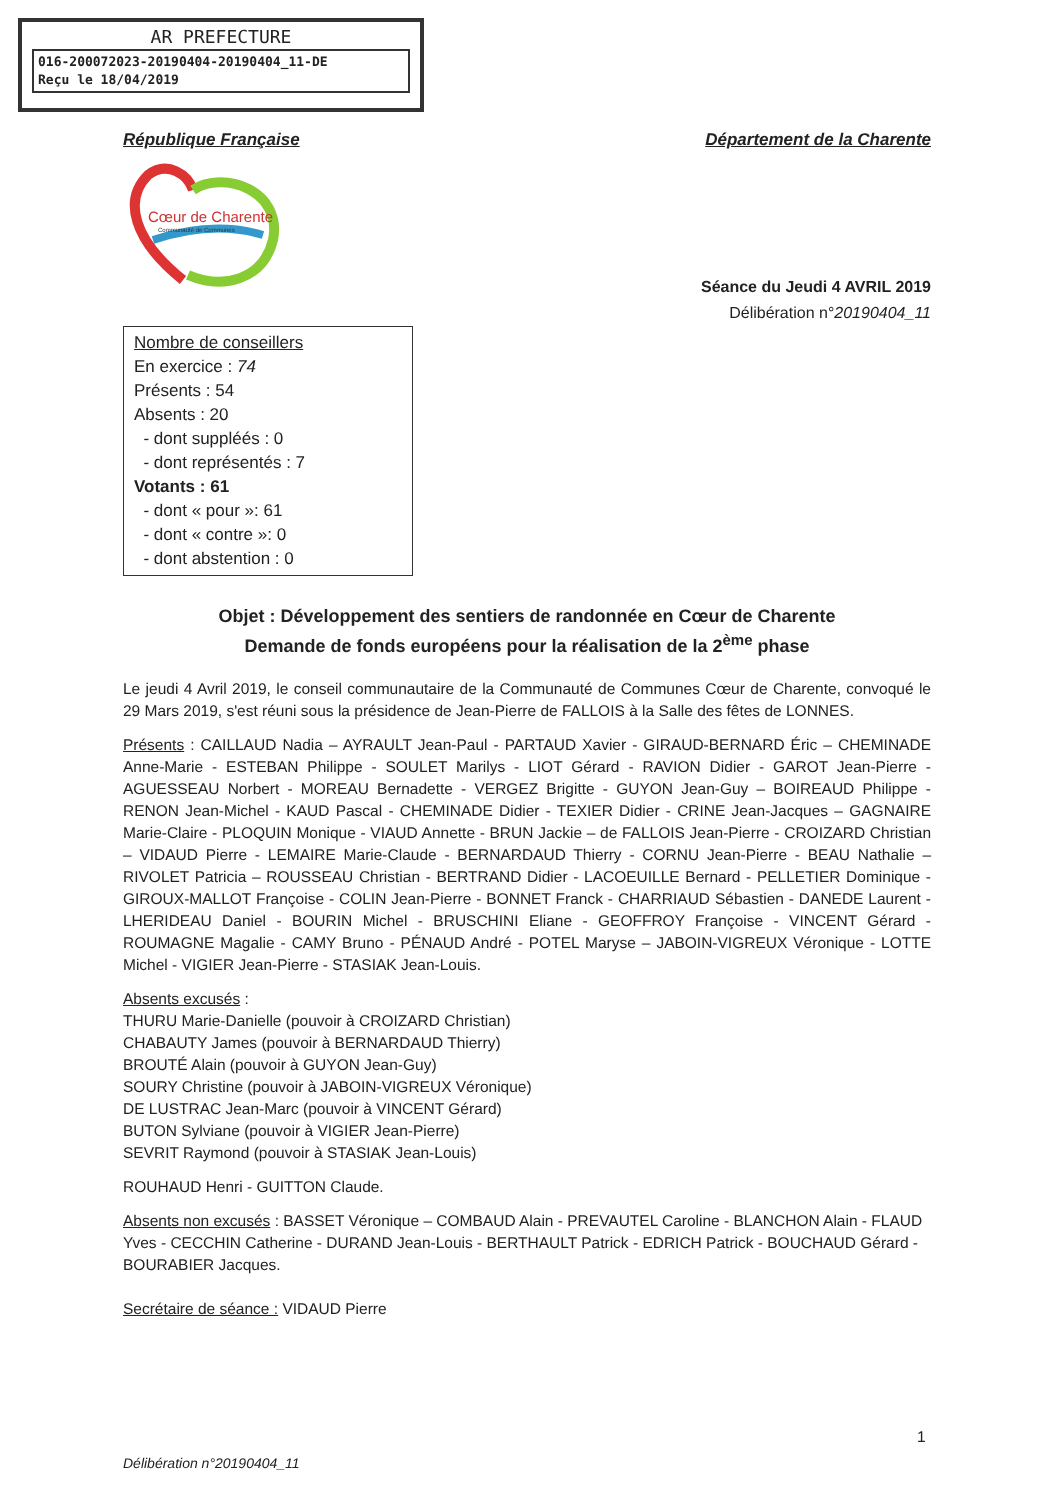AR PREFECTURE
016-200072023-20190404-20190404_11-DE
Reçu le 18/04/2019
République Française Département de la Charente
Cœur de Charente
Communauté de Communes
Séance du Jeudi 4 AVRIL 2019
Délibération n°20190404_11
Nombre de conseillers
En exercice : 74
Présents : 54
Absents : 20
- dont suppléés : 0
- dont représentés : 7
Votants : 61
- dont « pour »: 61
- dont « contre »: 0
- dont abstention : 0
Objet : Développement des sentiers de randonnée en Cœur de Charente
Demande de fonds européens pour la réalisation de la 2<sup>ème</sup> phase
Le jeudi 4 Avril 2019, le conseil communautaire de la Communauté de Communes Cœur de Charente, convoqué le 29 Mars 2019, s'est réuni sous la présidence de Jean-Pierre de FALLOIS à la Salle des fêtes de LONNES.
Présents : CAILLAUD Nadia – AYRAULT Jean-Paul - PARTAUD Xavier - GIRAUD-BERNARD Éric – CHEMINADE Anne-Marie - ESTEBAN Philippe - SOULET Marilys - LIOT Gérard - RAVION Didier - GAROT Jean-Pierre - AGUESSEAU Norbert - MOREAU Bernadette - VERGEZ Brigitte - GUYON Jean-Guy – BOIREAUD Philippe - RENON Jean-Michel - KAUD Pascal - CHEMINADE Didier - TEXIER Didier - CRINE Jean-Jacques – GAGNAIRE Marie-Claire - PLOQUIN Monique - VIAUD Annette - BRUN Jackie – de FALLOIS Jean-Pierre - CROIZARD Christian – VIDAUD Pierre - LEMAIRE Marie-Claude - BERNARDAUD Thierry - CORNU Jean-Pierre - BEAU Nathalie – RIVOLET Patricia – ROUSSEAU Christian - BERTRAND Didier - LACOEUILLE Bernard - PELLETIER Dominique - GIROUX-MALLOT Françoise - COLIN Jean-Pierre - BONNET Franck - CHARRIAUD Sébastien - DANEDE Laurent - LHERIDEAU Daniel - BOURIN Michel - BRUSCHINI Eliane - GEOFFROY Françoise - VINCENT Gérard - ROUMAGNE Magalie - CAMY Bruno - PÉNAUD André - POTEL Maryse – JABOIN-VIGREUX Véronique - LOTTE Michel - VIGIER Jean-Pierre - STASIAK Jean-Louis.
Absents excusés :
THURU Marie-Danielle (pouvoir à CROIZARD Christian)
CHABAUTY James (pouvoir à BERNARDAUD Thierry)
BROUTÉ Alain (pouvoir à GUYON Jean-Guy)
SOURY Christine (pouvoir à JABOIN-VIGREUX Véronique)
DE LUSTRAC Jean-Marc (pouvoir à VINCENT Gérard)
BUTON Sylviane (pouvoir à VIGIER Jean-Pierre)
SEVRIT Raymond (pouvoir à STASIAK Jean-Louis)
ROUHAUD Henri - GUITTON Claude.
Absents non excusés : BASSET Véronique – COMBAUD Alain - PREVAUTEL Caroline - BLANCHON Alain - FLAUD Yves - CECCHIN Catherine - DURAND Jean-Louis - BERTHAULT Patrick - EDRICH Patrick - BOUCHAUD Gérard - BOURABIER Jacques.
Secrétaire de séance : VIDAUD Pierre
1
Délibération n°20190404_11